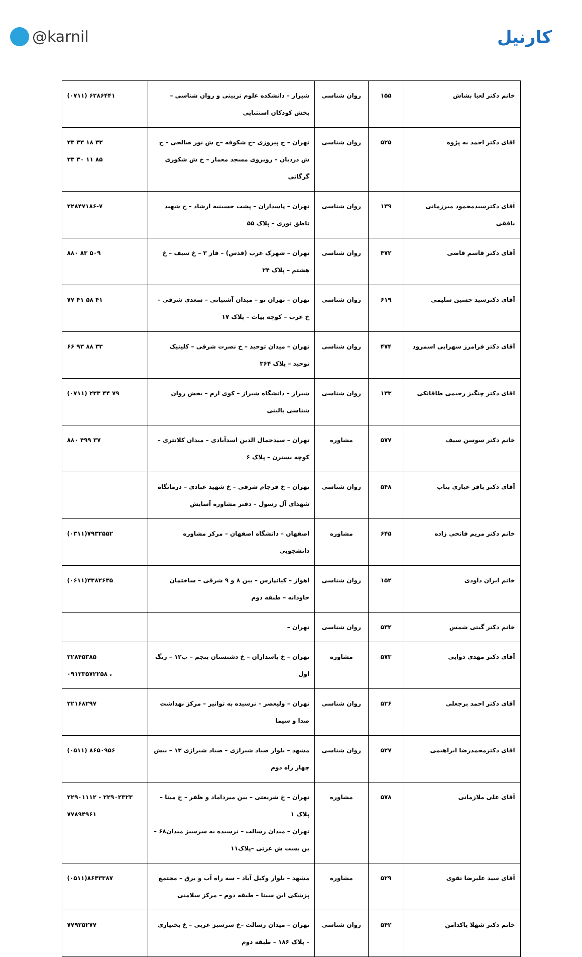@karnil کارنیل
| خانم دکتر لعیا بشاش | ۱۵۵ | روان شناسی | شیراز – دانشکده علوم تربیتی و روان شناسی – بخش کودکان استثنایی | (۰۷۱۱) ۶۲۸۶۴۴۱ |
| آقای دکتر احمد به پژوه | ۵۲۵ | روان شناسی | تهران – خ پیروزی –خ شکوفه –خ ش نور صالحی – خ ش دردیان – روبروی مسجد معمار – خ ش شکوری گرگانی | ۳۳ ۳۳ ۱۸ ۳۳ ۳۳ ۳۰ ۱۱ ۸۵ |
| آقای دکترسیدمحمود میرزمانی بافقی | ۱۳۹ | روان شناسی | تهران – پاسداران – پشت حسینیه ارشاد – خ شهید ناطق نوری – پلاک ۵۵ | ۲۲۸۴۷۱۸۶-۷ |
| آقای دکتر قاسم قاضی | ۴۷۲ | روان شناسی | تهران – شهرک غرب (قدس) – فاز ۳ – خ سیف – خ هشتم – پلاک ۲۴ | ۸۸۰ ۸۳ ۵۰۹ |
| آقای دکترسید حسین سلیمی | ۶۱۹ | روان شناسی | تهران – تهران نو – میدان آشتیانی – سعدی شرقی – خ عرب – کوچه بیات – پلاک ۱۷ | ۷۷ ۴۱ ۵۸ ۴۱ |
| آقای دکتر فرامرز سهرابی اسمرود | ۴۷۴ | روان شناسی | تهران – میدان توحید – خ نصرت شرقی – کلینیک توحید – پلاک ۳۶۴ | ۶۶ ۹۳ ۸۸ ۳۳ |
| آقای دکتر چنگیز رحیمی طاقانکی | ۱۳۳ | روان شناسی | شیراز – دانشگاه شیراز – کوی ارم – بخش روان شناسی بالینی | (۰۷۱۱) ۲۳۳ ۴۴ ۷۹ |
| خانم دکتر سوسن سیف | ۵۷۷ | مشاوره | تهران – سیدجمال الدین اسدآبادی – میدان کلانتری – کوچه نسترن – پلاک ۶ | ۸۸۰ ۴۹۹ ۳۷ |
| آقای دکتر باقر غباری بناب | ۵۴۸ | روان شناسی | تهران – خ فرجام شرقی – خ شهید عبادی – درمانگاه شهدای آل رسول – دفتر مشاوره آسایش | |
| خانم دکتر مریم فاتحی زاده | ۶۴۵ | مشاوره | اصفهان – دانشگاه اصفهان – مرکز مشاوره دانشجویی | (۰۳۱۱)۷۹۳۲۵۵۲ |
| خانم ایران داودی | ۱۵۲ | روان شناسی | اهواز – کیانپارس – بین ۸ و ۹ شرقی – ساختمان جاودانه – طبقه دوم | (۰۶۱۱)۳۳۸۲۶۳۵ |
| خانم دکتر گیتی شمس | ۵۳۲ | روان شناسی | تهران – | |
| آقای دکتر مهدی دوایی | ۵۷۳ | مشاوره | تهران – خ پاسداران – خ دشتستان پنجم – پ۱۲ – زنگ اول | ۲۲۸۴۵۳۸۵ ۰۹۱۲۳۵۷۲۲۵۸ ، |
| آقای دکتر احمد برجعلی | ۵۲۶ | روان شناسی | تهران – ولیعصر – نرسیده به توانیر – مرکز بهداشت صدا و سیما | ۲۲۱۶۸۲۹۷ |
| آقای دکترمحمدرضا ابراهیمی | ۵۲۷ | روان شناسی | مشهد – بلوار صیاد شیرازی – صیاد شیرازی ۱۳ – نبش چهار راه دوم | (۰۵۱۱) ۸۶۵۰۹۵۶ |
| آقای علی ملازمانی | ۵۷۸ | مشاوره | تهران – خ شریعتی – بین میرداماد و ظفر – خ مینا – پلاک ۱ تهران – میدان رسالت – نرسیده به سرسبز میدان۶۸ – بن بست ش عزتی –پلاک۱۱ | ۲۲۹۰۱۱۱۲ - ۲۲۹۰۲۳۲۳ ۷۷۸۹۴۹۶۱ |
| آقای سید علیرضا تقوی | ۵۲۹ | مشاوره | مشهد – بلوار وکیل آباد – سه راه آب و برق – مجتمع پزشکی ابن سینا – طبقه دوم – مرکز سلامتی | (۰۵۱۱)۸۶۴۳۳۸۷ |
| خانم دکتر شهلا پاکدامن | ۵۴۲ | روان شناسی | تهران – میدان رسالت –خ سرسبز غربی – خ بختیاری – پلاک ۱۸۶ – طبقه دوم | ۷۷۹۲۵۲۷۷ |